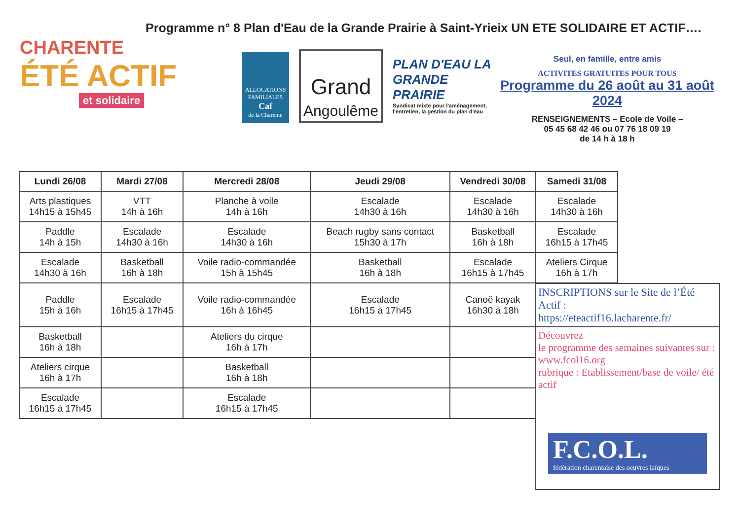Programme n° 8 Plan d'Eau de la Grande Prairie à Saint-Yrieix UN ETE SOLIDAIRE ET ACTIF….
CHARENTE
ÉTÉ ACTIF
et solidaire
ALLOCATIONS FAMILIALES
Caf
de la Charente
Grand
Angoulême
PLAN D'EAU LA GRANDE PRAIRIE
Syndicat mixte pour l'aménagement, l'entretien, la gestion du plan d'eau
Seul, en famille, entre amis
ACTIVITES GRATUITES POUR TOUS
Programme du 26 août au 31 août 2024
RENSEIGNEMENTS – Ecole de Voile –
05 45 68 42 46 ou 07 76 18 09 19
de 14 h à 18 h
| Lundi 26/08 | Mardi 27/08 | Mercredi 28/08 | Jeudi 29/08 | Vendredi 30/08 | Samedi 31/08 |
| --- | --- | --- | --- | --- | --- |
| Arts plastiques 14h15 à 15h45 | VTT 14h à 16h | Planche à voile 14h à 16h | Escalade 14h30 à 16h | Escalade 14h30 à 16h | Escalade 14h30 à 16h |
| Paddle 14h à 15h | Escalade 14h30 à 16h | Escalade 14h30 à 16h | Beach rugby sans contact 15h30 à 17h | Basketball 16h à 18h | Escalade 16h15 à 17h45 |
| Escalade 14h30 à 16h | Basketball 16h à 18h | Voile radio-commandée 15h à 15h45 | Basketball 16h à 18h | Escalade 16h15 à 17h45 | Ateliers Cirque 16h à 17h |
| Paddle 15h à 16h | Escalade 16h15 à 17h45 | Voile radio-commandée 16h à 16h45 | Escalade 16h15 à 17h45 | Canoë kayak 16h30 à 18h | |
| Basketball 16h à 18h | | Ateliers du cirque 16h à 17h | | | |
| Ateliers cirque 16h à 17h | | Basketball 16h à 18h | | | |
| Escalade 16h15 à 17h45 | | Escalade 16h15 à 17h45 | | | |
INSCRIPTIONS sur le Site de l’Été Actif :
https://eteactif16.lacharente.fr/
Découvrez
le programme des semaines suivantes sur : www.fcol16.org
rubrique : Etablissement/base de voile/ été actif
F.C.O.L.
fédération charentaise des oeuvres laïques